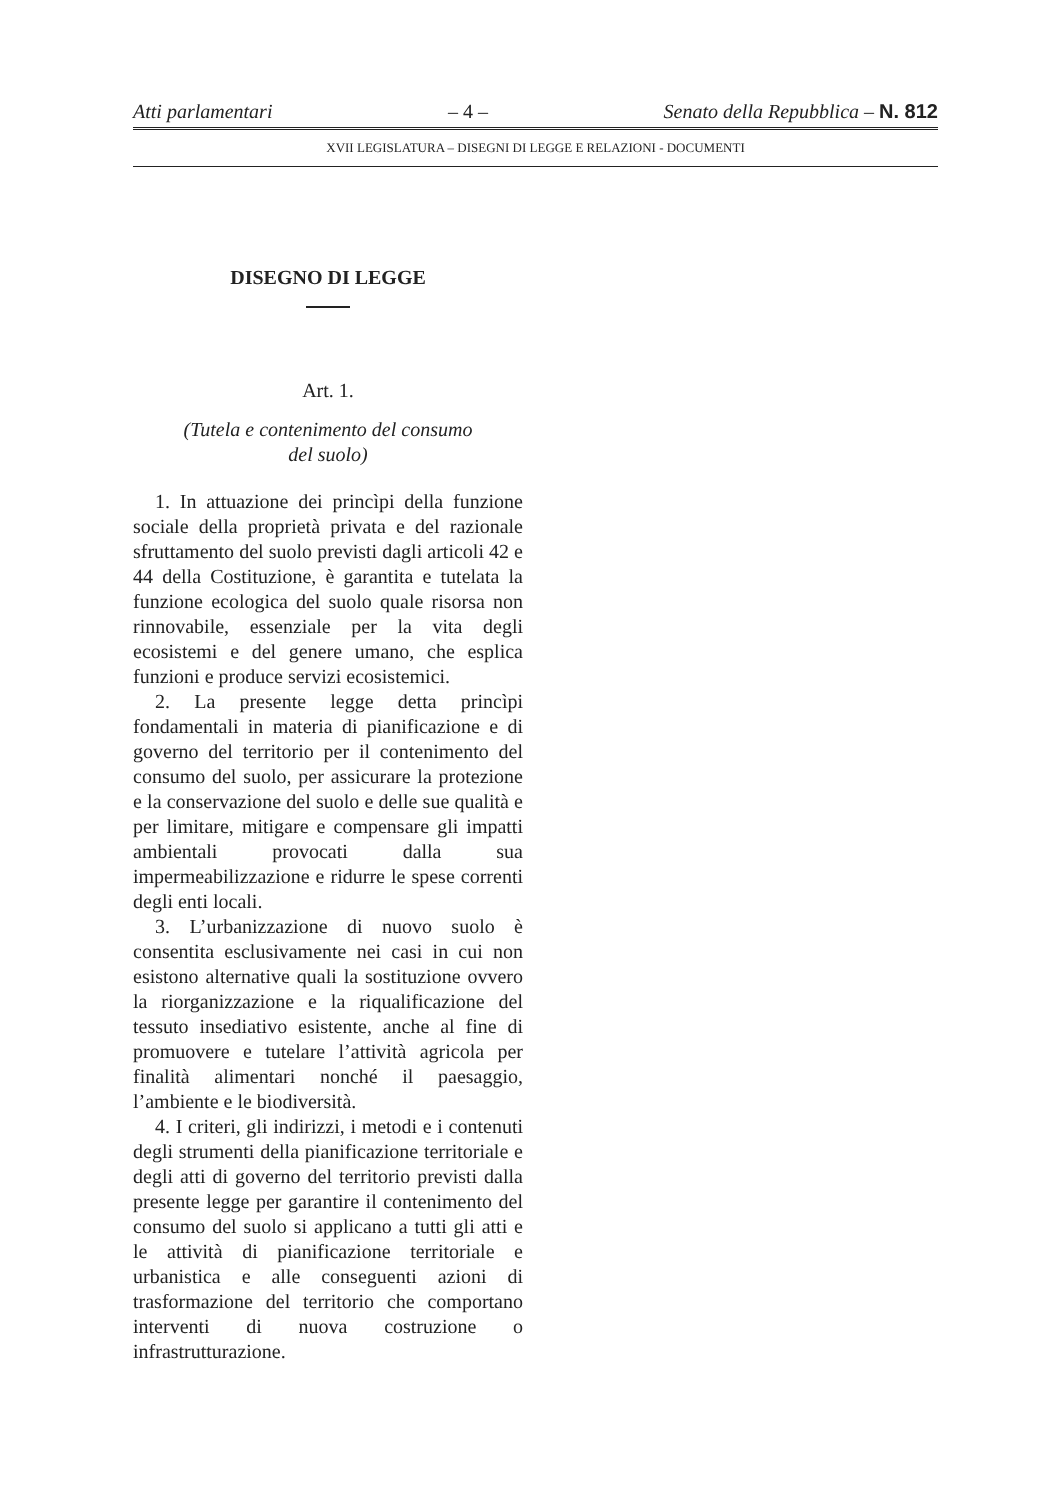Atti parlamentari – 4 – Senato della Repubblica – N. 812
XVII LEGISLATURA – DISEGNI DI LEGGE E RELAZIONI - DOCUMENTI
DISEGNO DI LEGGE
Art. 1.
(Tutela e contenimento del consumo
del suolo)
1. In attuazione dei princìpi della funzione sociale della proprietà privata e del razionale sfruttamento del suolo previsti dagli articoli 42 e 44 della Costituzione, è garantita e tutelata la funzione ecologica del suolo quale risorsa non rinnovabile, essenziale per la vita degli ecosistemi e del genere umano, che esplica funzioni e produce servizi ecosistemici.
2. La presente legge detta princìpi fondamentali in materia di pianificazione e di governo del territorio per il contenimento del consumo del suolo, per assicurare la protezione e la conservazione del suolo e delle sue qualità e per limitare, mitigare e compensare gli impatti ambientali provocati dalla sua impermeabilizzazione e ridurre le spese correnti degli enti locali.
3. L’urbanizzazione di nuovo suolo è consentita esclusivamente nei casi in cui non esistono alternative quali la sostituzione ovvero la riorganizzazione e la riqualificazione del tessuto insediativo esistente, anche al fine di promuovere e tutelare l’attività agricola per finalità alimentari nonché il paesaggio, l’ambiente e le biodiversità.
4. I criteri, gli indirizzi, i metodi e i contenuti degli strumenti della pianificazione territoriale e degli atti di governo del territorio previsti dalla presente legge per garantire il contenimento del consumo del suolo si applicano a tutti gli atti e le attività di pianificazione territoriale e urbanistica e alle conseguenti azioni di trasformazione del territorio che comportano interventi di nuova costruzione o infrastrutturazione.